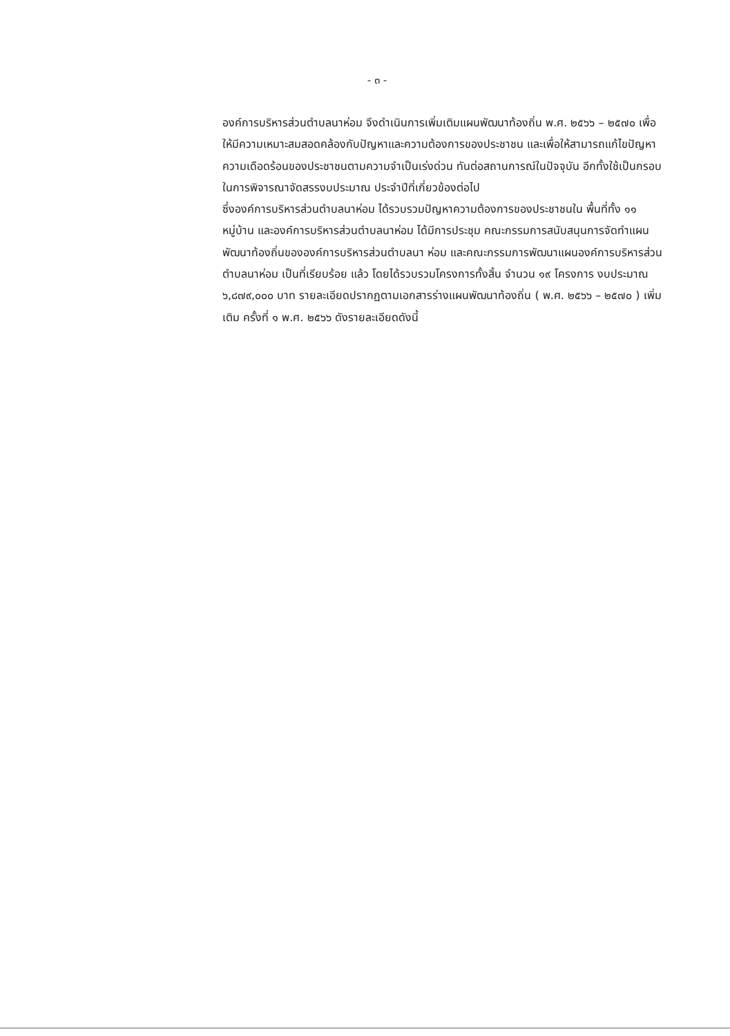- ๓ -
องค์การบริหารส่วนตำบลนาห่อม จึงดำเนินการเพิ่มเติมแผนพัฒนาท้องถิ่น พ.ศ. ๒๕๖๖ – ๒๕๗๐ เพื่อให้มีความเหมาะสมสอดคล้องกับปัญหาและความต้องการของประชาชน และเพื่อให้สามารถแก้ไขปัญหาความเดือดร้อนของประชาชนตามความจำเป็นเร่งด่วน ทันต่อสถานการณ์ในปัจจุบัน อีกทั้งใช้เป็นกรอบในการพิจารณาจัดสรรงบประมาณ ประจำปีที่เกี่ยวข้องต่อไป
ซึ่งองค์การบริหารส่วนตำบลนาห่อม ได้รวบรวมปัญหาความต้องการของประชาชนใน พื้นที่ทั้ง ๑๑ หมู่บ้าน และองค์การบริหารส่วนตำบลนาห่อม ได้มีการประชุม คณะกรรมการสนับสนุนการจัดทำแผนพัฒนาท้องถิ่นขององค์การบริหารส่วนตำบลนา ห่อม และคณะกรรมการพัฒนาแผนองค์การบริหารส่วนตำบลนาห่อม เป็นที่เรียบร้อย แล้ว โดยได้รวบรวมโครงการทั้งสิ้น จำนวน ๑๙ โครงการ งบประมาณ ๖,๘๗๙,๐๐๐ บาท รายละเอียดปรากฏตามเอกสารร่างแผนพัฒนาท้องถิ่น ( พ.ศ. ๒๕๖๖ – ๒๕๗๐ ) เพิ่มเติม ครั้งที่ ๑ พ.ศ. ๒๕๖๖ ดังรายละเอียดดังนี้